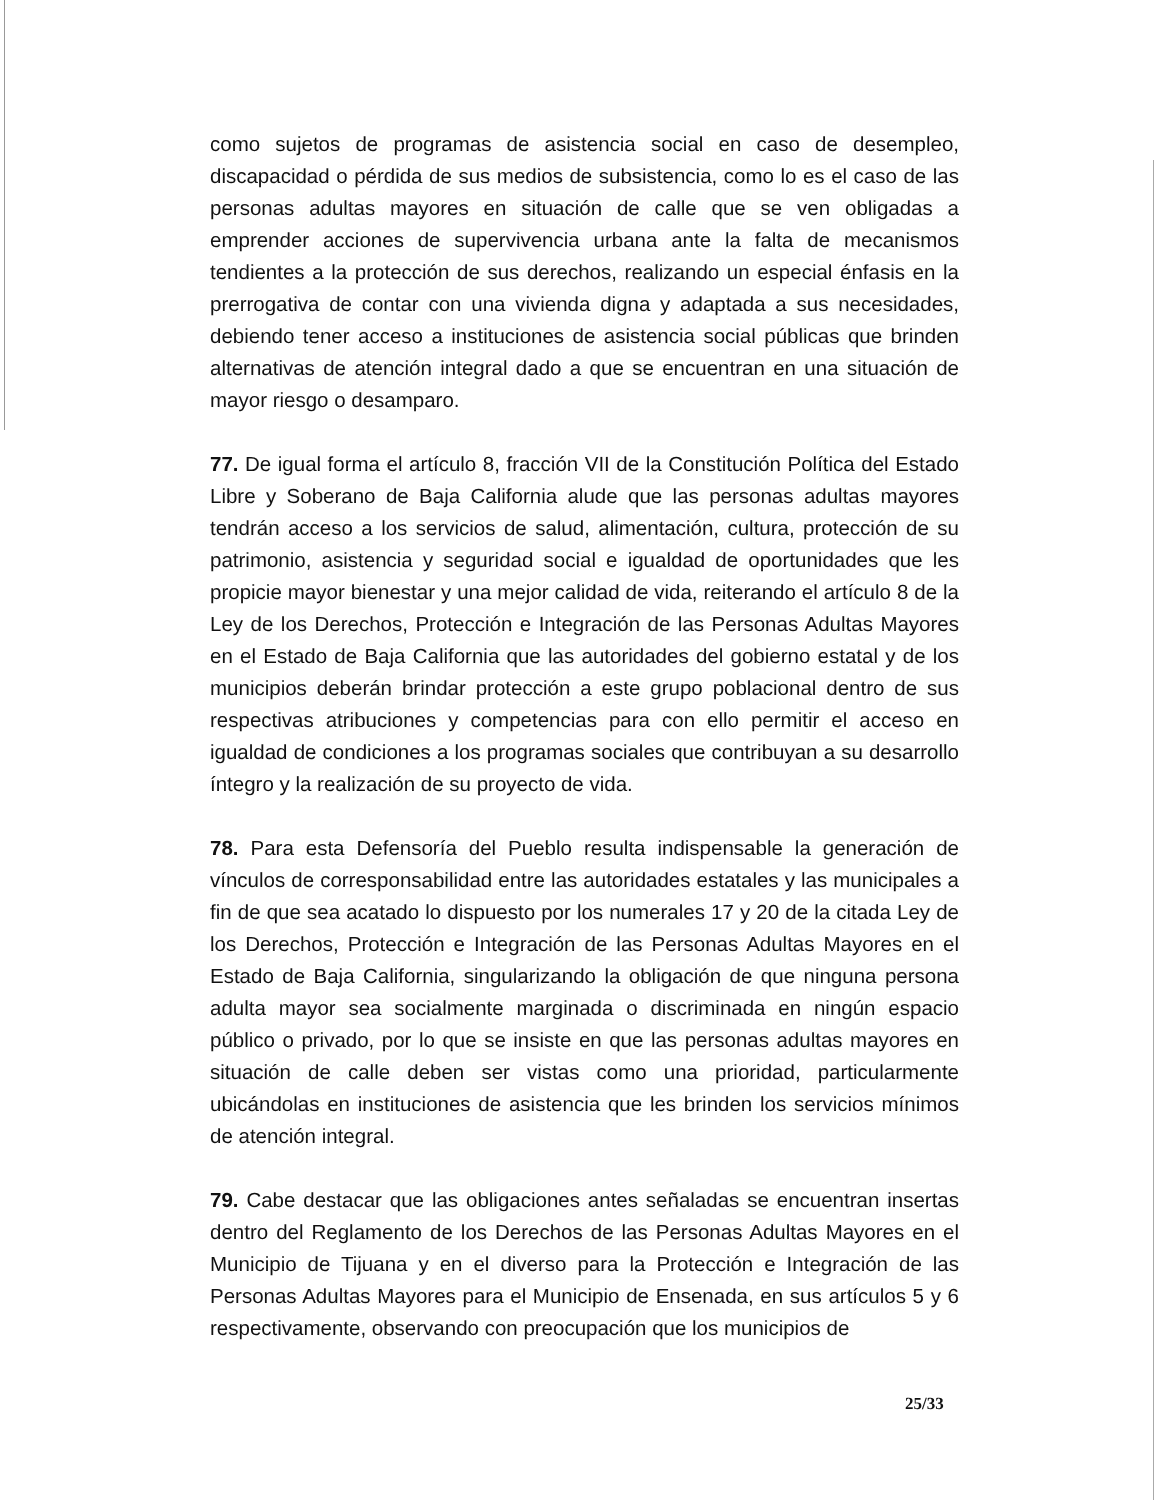como sujetos de programas de asistencia social en caso de desempleo, discapacidad o pérdida de sus medios de subsistencia, como lo es el caso de las personas adultas mayores en situación de calle que se ven obligadas a emprender acciones de supervivencia urbana ante la falta de mecanismos tendientes a la protección de sus derechos, realizando un especial énfasis en la prerrogativa de contar con una vivienda digna y adaptada a sus necesidades, debiendo tener acceso a instituciones de asistencia social públicas que brinden alternativas de atención integral dado a que se encuentran en una situación de mayor riesgo o desamparo.
77. De igual forma el artículo 8, fracción VII de la Constitución Política del Estado Libre y Soberano de Baja California alude que las personas adultas mayores tendrán acceso a los servicios de salud, alimentación, cultura, protección de su patrimonio, asistencia y seguridad social e igualdad de oportunidades que les propicie mayor bienestar y una mejor calidad de vida, reiterando el artículo 8 de la Ley de los Derechos, Protección e Integración de las Personas Adultas Mayores en el Estado de Baja California que las autoridades del gobierno estatal y de los municipios deberán brindar protección a este grupo poblacional dentro de sus respectivas atribuciones y competencias para con ello permitir el acceso en igualdad de condiciones a los programas sociales que contribuyan a su desarrollo íntegro y la realización de su proyecto de vida.
78. Para esta Defensoría del Pueblo resulta indispensable la generación de vínculos de corresponsabilidad entre las autoridades estatales y las municipales a fin de que sea acatado lo dispuesto por los numerales 17 y 20 de la citada Ley de los Derechos, Protección e Integración de las Personas Adultas Mayores en el Estado de Baja California, singularizando la obligación de que ninguna persona adulta mayor sea socialmente marginada o discriminada en ningún espacio público o privado, por lo que se insiste en que las personas adultas mayores en situación de calle deben ser vistas como una prioridad, particularmente ubicándolas en instituciones de asistencia que les brinden los servicios mínimos de atención integral.
79. Cabe destacar que las obligaciones antes señaladas se encuentran insertas dentro del Reglamento de los Derechos de las Personas Adultas Mayores en el Municipio de Tijuana y en el diverso para la Protección e Integración de las Personas Adultas Mayores para el Municipio de Ensenada, en sus artículos 5 y 6 respectivamente, observando con preocupación que los municipios de
25/33